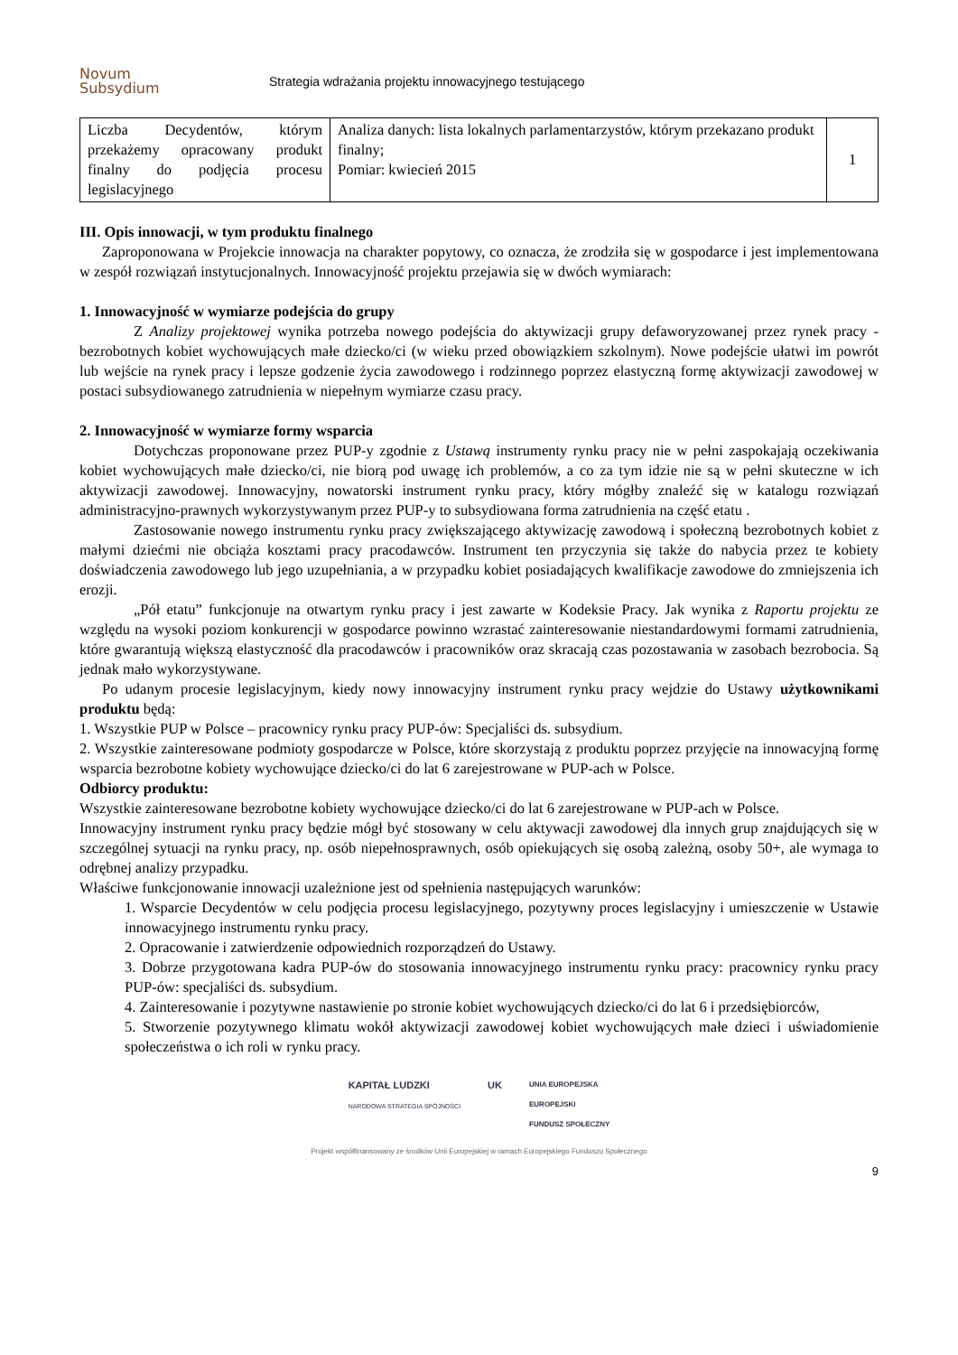Novum
Subsydium
Strategia wdrażania projektu innowacyjnego testującego
| Liczba Decydentów, którym przekażemy opracowany produkt finalny do podjęcia procesu legislacyjnego | Analiza danych: lista lokalnych parlamentarzystów, którym przekazano produkt finalny; Pomiar: kwiecień 2015 | 1 |
III. Opis innowacji, w tym produktu finalnego
Zaproponowana w Projekcie innowacja na charakter popytowy, co oznacza, że zrodziła się w gospodarce i jest implementowana w zespół rozwiązań instytucjonalnych. Innowacyjność projektu przejawia się w dwóch wymiarach:
1. Innowacyjność w wymiarze podejścia do grupy
Z Analizy projektowej wynika potrzeba nowego podejścia do aktywizacji grupy defaworyzowanej przez rynek pracy - bezrobotnych kobiet wychowujących małe dziecko/ci (w wieku przed obowiązkiem szkolnym). Nowe podejście ułatwi im powrót lub wejście na rynek pracy i lepsze godzenie życia zawodowego i rodzinnego poprzez elastyczną formę aktywizacji zawodowej w postaci subsydiowanego zatrudnienia w niepełnym wymiarze czasu pracy.
2. Innowacyjność w wymiarze formy wsparcia
Dotychczas proponowane przez PUP-y zgodnie z Ustawą instrumenty rynku pracy nie w pełni zaspokajają oczekiwania kobiet wychowujących małe dziecko/ci, nie biorą pod uwagę ich problemów, a co za tym idzie nie są w pełni skuteczne w ich aktywizacji zawodowej. Innowacyjny, nowatorski instrument rynku pracy, który mógłby znaleźć się w katalogu rozwiązań administracyjno-prawnych wykorzystywanym przez PUP-y to subsydiowana forma zatrudnienia na część etatu .
Zastosowanie nowego instrumentu rynku pracy zwiększającego aktywizację zawodową i społeczną bezrobotnych kobiet z małymi dziećmi nie obciąża kosztami pracy pracodawców. Instrument ten przyczynia się także do nabycia przez te kobiety doświadczenia zawodowego lub jego uzupełniania, a w przypadku kobiet posiadających kwalifikacje zawodowe do zmniejszenia ich erozji.
„Pół etatu” funkcjonuje na otwartym rynku pracy i jest zawarte w Kodeksie Pracy. Jak wynika z Raportu projektu ze względu na wysoki poziom konkurencji w gospodarce powinno wzrastać zainteresowanie niestandardowymi formami zatrudnienia, które gwarantują większą elastyczność dla pracodawców i pracowników oraz skracają czas pozostawania w zasobach bezrobocia. Są jednak mało wykorzystywane.
Po udanym procesie legislacyjnym, kiedy nowy innowacyjny instrument rynku pracy wejdzie do Ustawy użytkownikami produktu będą:
1. Wszystkie PUP w Polsce – pracownicy rynku pracy PUP-ów: Specjaliści ds. subsydium.
2. Wszystkie zainteresowane podmioty gospodarcze w Polsce, które skorzystają z produktu poprzez przyjęcie na innowacyjną formę wsparcia bezrobotne kobiety wychowujące dziecko/ci do lat 6 zarejestrowane w PUP-ach w Polsce.
Odbiorcy produktu:
Wszystkie zainteresowane bezrobotne kobiety wychowujące dziecko/ci do lat 6 zarejestrowane w PUP-ach w Polsce.
Innowacyjny instrument rynku pracy będzie mógł być stosowany w celu aktywacji zawodowej dla innych grup znajdujących się w szczególnej sytuacji na rynku pracy, np. osób niepełnosprawnych, osób opiekujących się osobą zależną, osoby 50+, ale wymaga to odrębnej analizy przypadku.
Właściwe funkcjonowanie innowacji uzależnione jest od spełnienia następujących warunków:
1. Wsparcie Decydentów w celu podjęcia procesu legislacyjnego, pozytywny proces legislacyjny i umieszczenie w Ustawie innowacyjnego instrumentu rynku pracy.
2. Opracowanie i zatwierdzenie odpowiednich rozporządzeń do Ustawy.
3. Dobrze przygotowana kadra PUP-ów do stosowania innowacyjnego instrumentu rynku pracy: pracownicy rynku pracy PUP-ów: specjaliści ds. subsydium.
4. Zainteresowanie i pozytywne nastawienie po stronie kobiet wychowujących dziecko/ci do lat 6 i przedsiębiorców,
5. Stworzenie pozytywnego klimatu wokół aktywizacji zawodowej kobiet wychowujących małe dzieci i uświadomienie społeczeństwa o ich roli w rynku pracy.
KAPITAŁ LUDZKI
NARODOWA STRATEGIA SPÓJNOŚCI UK UNIA EUROPEJSKA
EUROPEJSKI
FUNDUSZ SPOŁECZNY
Projekt współfinansowany ze środków Unii Europejskiej w ramach Europejskiego Funduszu Społecznego
9